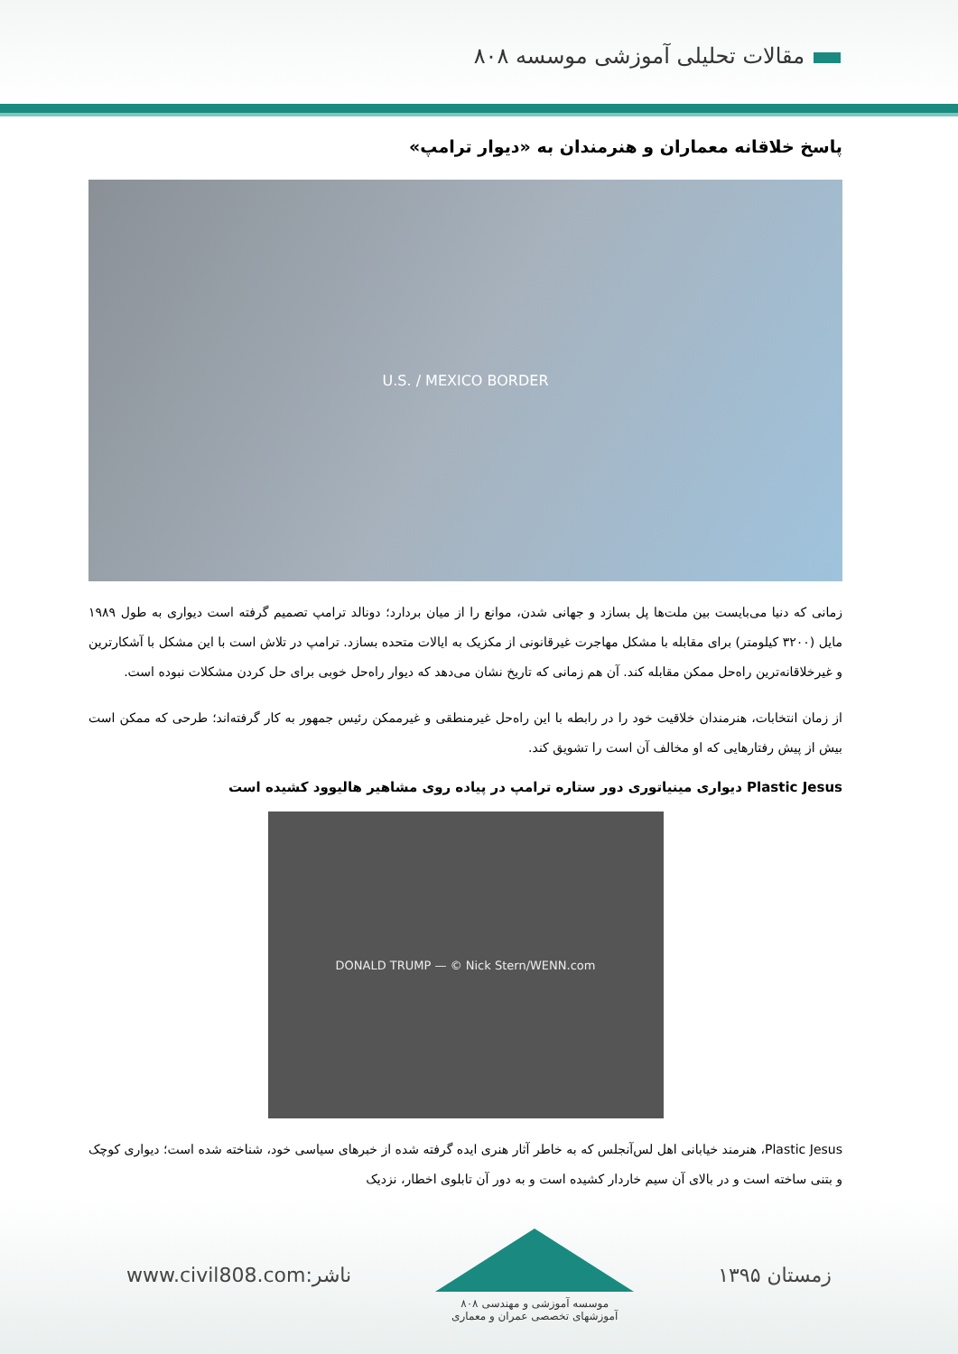مقالات تحلیلی آموزشی موسسه ۸۰۸
پاسخ خلاقانه معماران و هنرمندان به «دیوار ترامپ»
U.S. / MEXICO BORDER
زمانی که دنیا می‌بایست بین ملت‌ها پل بسازد و جهانی شدن، موانع را از میان بردارد؛ دونالد ترامپ تصمیم گرفته است دیواری به طول ۱۹۸۹ مایل (۳۲۰۰ کیلومتر) برای مقابله با مشکل مهاجرت غیرقانونی از مکزیک به ایالات متحده بسازد. ترامپ در تلاش است با این مشکل با آشکارترین و غیرخلاقانه‌ترین راه‌حل ممکن مقابله کند. آن هم زمانی که تاریخ نشان می‌دهد که دیوار راه‌حل خوبی برای حل کردن مشکلات نبوده است.
از زمان انتخابات، هنرمندان خلاقیت خود را در رابطه با این راه‌حل غیرمنطقی و غیرممکن رئیس جمهور به کار گرفته‌اند؛ طرحی که ممکن است بیش از پیش رفتارهایی که او مخالف آن است را تشویق کند.
Plastic Jesus دیواری مینیاتوری دور ستاره ترامپ در پیاده روی مشاهیر هالیوود کشیده است
DONALD TRUMP — © Nick Stern/WENN.com
Plastic Jesus، هنرمند خیابانی اهل لس‌آنجلس که به خاطر آثار هنری ایده گرفته شده از خبرهای سیاسی خود، شناخته شده است؛ دیواری کوچک و بتنی ساخته است و در بالای آن سیم خاردار کشیده است و به دور آن تابلوی اخطار، نزدیک
www.civil808.com:ناشر
موسسه آموزشی و مهندسی ۸۰۸
آموزشهای تخصصی عمران و معماری
زمستان ۱۳۹۵